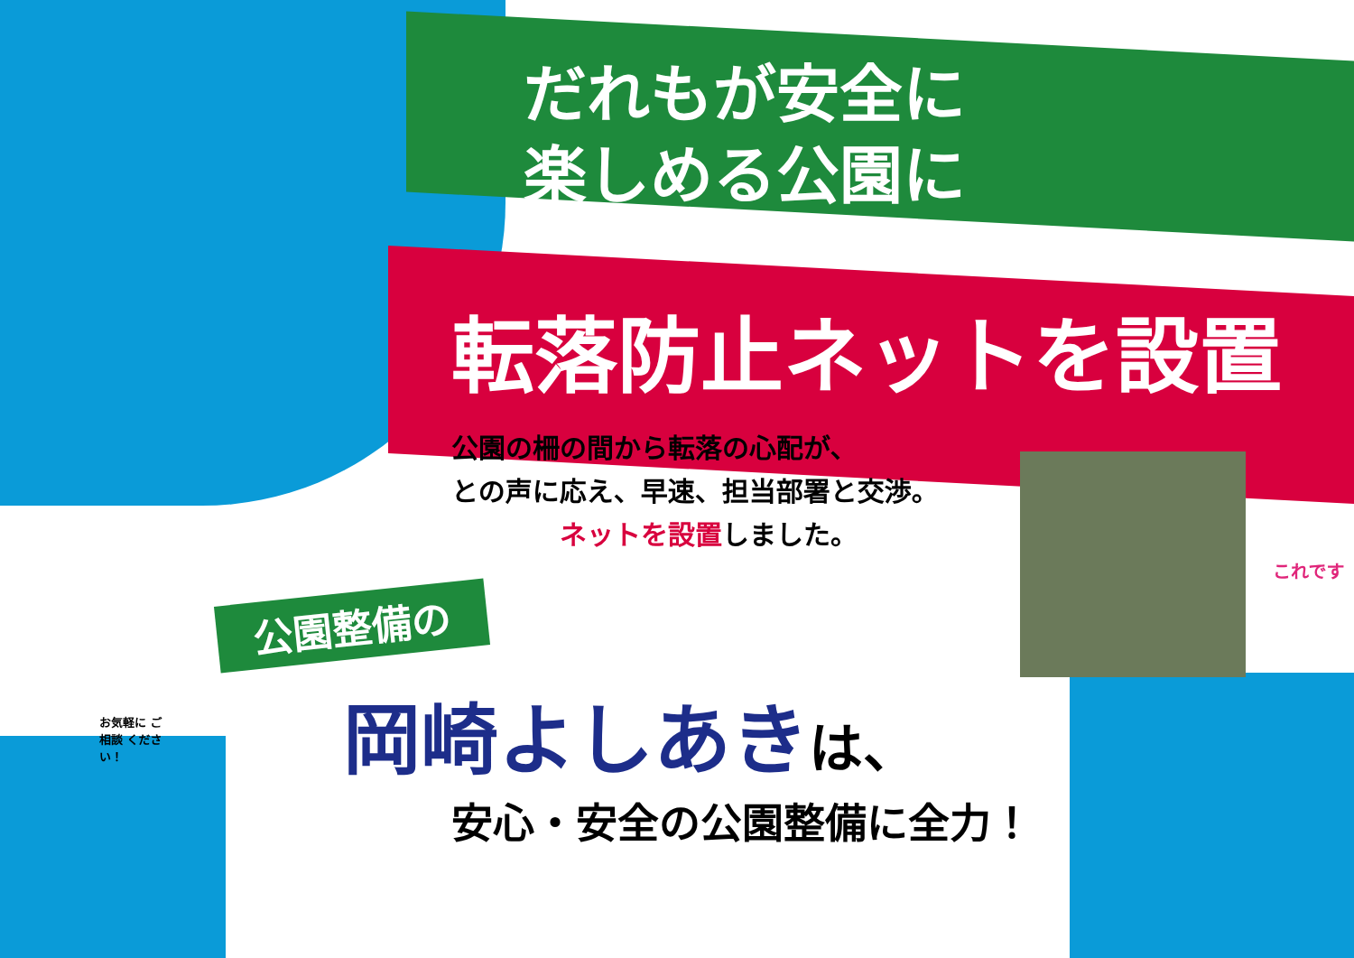お気軽に ご相談 ください！
だれもが安全に
楽しめる公園に
転落防止ネットを設置
公園の柵の間から転落の心配が、
との声に応え、早速、担当部署と交渉。
　　　　ネットを設置しました。
これです
公園整備の
岡崎よしあきは、
安心・安全の公園整備に全力！